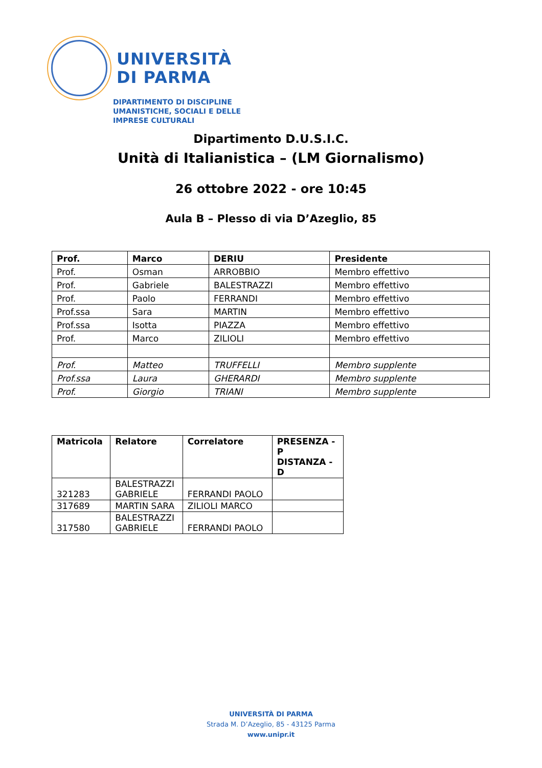UNIVERSITÀ
DI PARMA
DIPARTIMENTO DI DISCIPLINE
UMANISTICHE, SOCIALI E DELLE
IMPRESE CULTURALI
Dipartimento D.U.S.I.C.
Unità di Italianistica – (LM Giornalismo)
26 ottobre 2022 - ore 10:45
Aula B – Plesso di via D’Azeglio, 85
| Prof. | Marco | DERIU | Presidente |
| --- | --- | --- | --- |
| Prof. | Osman | ARROBBIO | Membro effettivo |
| Prof. | Gabriele | BALESTRAZZI | Membro effettivo |
| Prof. | Paolo | FERRANDI | Membro effettivo |
| Prof.ssa | Sara | MARTIN | Membro effettivo |
| Prof.ssa | Isotta | PIAZZA | Membro effettivo |
| Prof. | Marco | ZILIOLI | Membro effettivo |
| Prof. | Matteo | TRUFFELLI | Membro supplente |
| Prof.ssa | Laura | GHERARDI | Membro supplente |
| Prof. | Giorgio | TRIANI | Membro supplente |
| Matricola | Relatore | Correlatore | PRESENZA - P DISTANZA - D |
| --- | --- | --- | --- |
| 321283 | BALESTRAZZI GABRIELE | FERRANDI PAOLO | |
| 317689 | MARTIN SARA | ZILIOLI MARCO | |
| 317580 | BALESTRAZZI GABRIELE | FERRANDI PAOLO | |
UNIVERSITÀ DI PARMA
Strada M. D’Azeglio, 85 - 43125 Parma
www.unipr.it